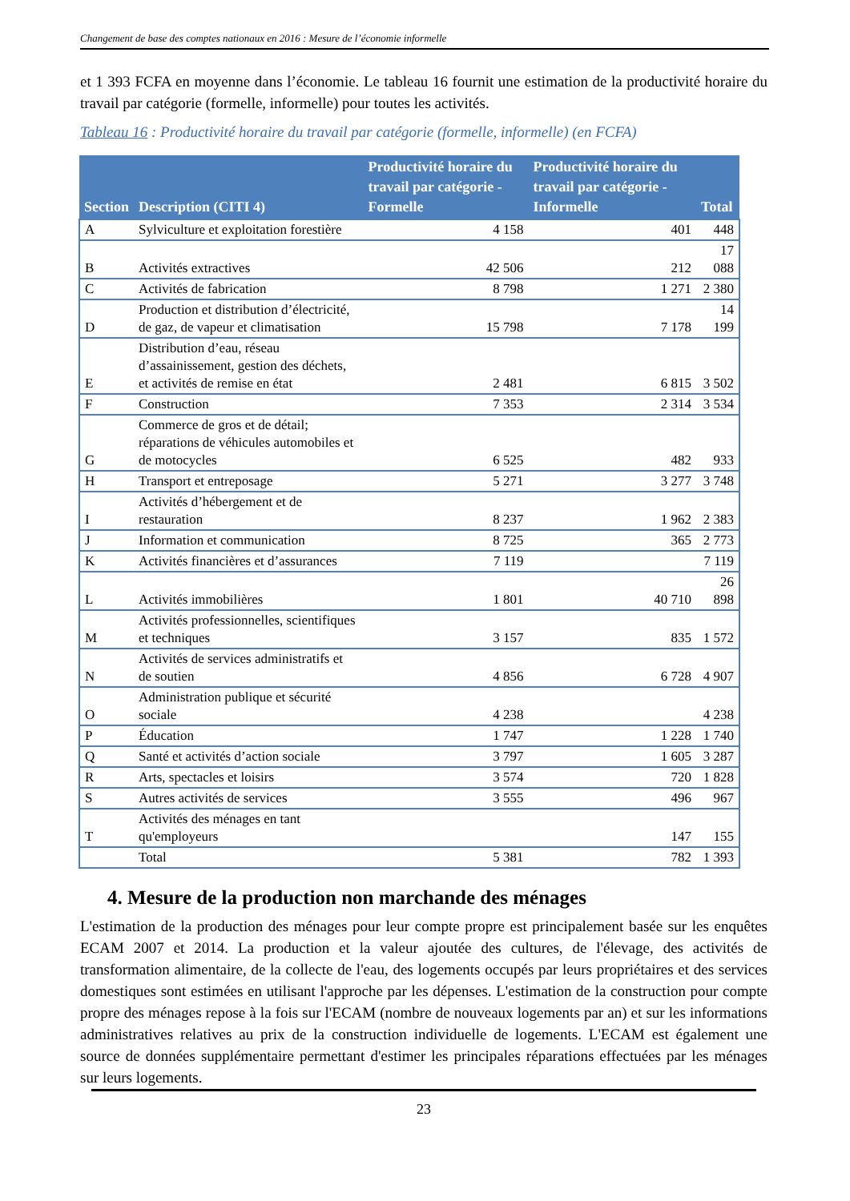Changement de base des comptes nationaux en 2016 : Mesure de l’économie informelle
et 1 393 FCFA en moyenne dans l’économie. Le tableau 16 fournit une estimation de la productivité horaire du travail par catégorie (formelle, informelle) pour toutes les activités.
Tableau 16 : Productivité horaire du travail par catégorie (formelle, informelle) (en FCFA)
| Section | Description (CITI 4) | Productivité horaire du travail par catégorie - Formelle | Productivité horaire du travail par catégorie - Informelle | Total |
| --- | --- | --- | --- | --- |
| A | Sylviculture et exploitation forestière | 4 158 | 401 | 448 |
| B | Activités extractives | 42 506 | 212 | 17 088 |
| C | Activités de fabrication | 8 798 | 1 271 | 2 380 |
| D | Production et distribution d’électricité, de gaz, de vapeur et climatisation | 15 798 | 7 178 | 14 199 |
| E | Distribution d’eau, réseau d’assainissement, gestion des déchets, et activités de remise en état | 2 481 | 6 815 | 3 502 |
| F | Construction | 7 353 | 2 314 | 3 534 |
| G | Commerce de gros et de détail; réparations de véhicules automobiles et de motocycles | 6 525 | 482 | 933 |
| H | Transport et entreposage | 5 271 | 3 277 | 3 748 |
| I | Activités d’hébergement et de restauration | 8 237 | 1 962 | 2 383 |
| J | Information et communication | 8 725 | 365 | 2 773 |
| K | Activités financières et d’assurances | 7 119 | | 7 119 |
| L | Activités immobilières | 1 801 | 40 710 | 26 898 |
| M | Activités professionnelles, scientifiques et techniques | 3 157 | 835 | 1 572 |
| N | Activités de services administratifs et de soutien | 4 856 | 6 728 | 4 907 |
| O | Administration publique et sécurité sociale | 4 238 | | 4 238 |
| P | Éducation | 1 747 | 1 228 | 1 740 |
| Q | Santé et activités d’action sociale | 3 797 | 1 605 | 3 287 |
| R | Arts, spectacles et loisirs | 3 574 | 720 | 1 828 |
| S | Autres activités de services | 3 555 | 496 | 967 |
| T | Activités des ménages en tant qu'employeurs | | 147 | 155 |
| | Total | 5 381 | 782 | 1 393 |
4. Mesure de la production non marchande des ménages
L'estimation de la production des ménages pour leur compte propre est principalement basée sur les enquêtes ECAM 2007 et 2014. La production et la valeur ajoutée des cultures, de l'élevage, des activités de transformation alimentaire, de la collecte de l'eau, des logements occupés par leurs propriétaires et des services domestiques sont estimées en utilisant l'approche par les dépenses. L'estimation de la construction pour compte propre des ménages repose à la fois sur l'ECAM (nombre de nouveaux logements par an) et sur les informations administratives relatives au prix de la construction individuelle de logements. L'ECAM est également une source de données supplémentaire permettant d'estimer les principales réparations effectuées par les ménages sur leurs logements.
23